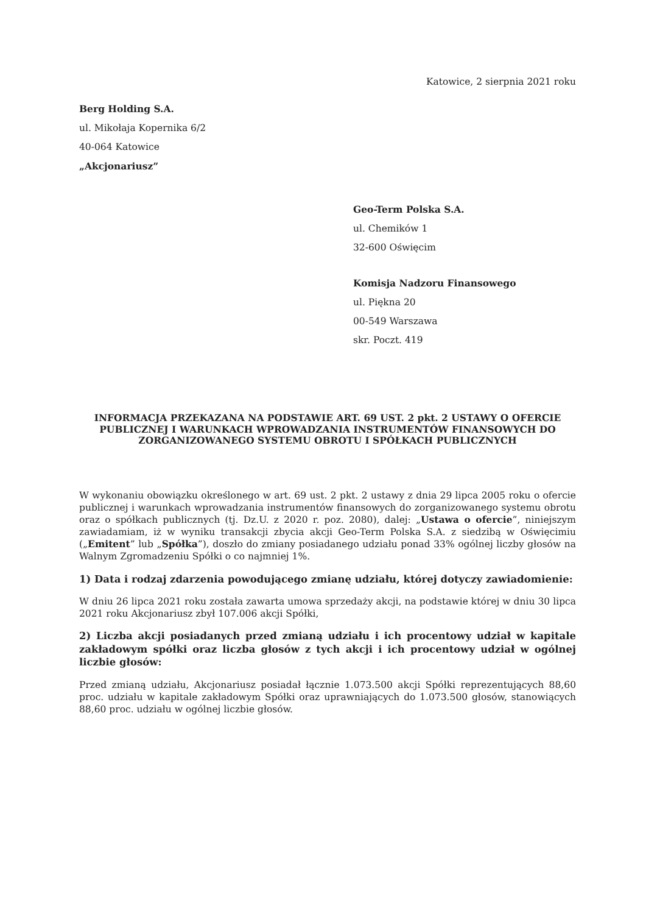Katowice, 2 sierpnia 2021 roku
Berg Holding S.A.
ul. Mikołaja Kopernika 6/2
40-064 Katowice
„Akcjonariusz”
Geo-Term Polska S.A.
ul. Chemików 1
32-600 Oświęcim
Komisja Nadzoru Finansowego
ul. Piękna 20
00-549 Warszawa
skr. Poczt. 419
INFORMACJA PRZEKAZANA NA PODSTAWIE ART. 69 UST. 2 pkt. 2 USTAWY O OFERCIE PUBLICZNEJ I WARUNKACH WPROWADZANIA INSTRUMENTÓW FINANSOWYCH DO ZORGANIZOWANEGO SYSTEMU OBROTU I SPÓŁKACH PUBLICZNYCH
W wykonaniu obowiązku określonego w art. 69 ust. 2 pkt. 2 ustawy z dnia 29 lipca 2005 roku o ofercie publicznej i warunkach wprowadzania instrumentów finansowych do zorganizowanego systemu obrotu oraz o spółkach publicznych (tj. Dz.U. z 2020 r. poz. 2080), dalej: „Ustawa o ofercie”, niniejszym zawiadamiam, iż w wyniku transakcji zbycia akcji Geo-Term Polska S.A. z siedzibą w Oświęcimiu („Emitent” lub „Spółka”), doszło do zmiany posiadanego udziału ponad 33% ogólnej liczby głosów na Walnym Zgromadzeniu Spółki o co najmniej 1%.
1) Data i rodzaj zdarzenia powodującego zmianę udziału, której dotyczy zawiadomienie:
W dniu 26 lipca 2021 roku została zawarta umowa sprzedaży akcji, na podstawie której w dniu 30 lipca 2021 roku Akcjonariusz zbył 107.006 akcji Spółki,
2) Liczba akcji posiadanych przed zmianą udziału i ich procentowy udział w kapitale zakładowym spółki oraz liczba głosów z tych akcji i ich procentowy udział w ogólnej liczbie głosów:
Przed zmianą udziału, Akcjonariusz posiadał łącznie 1.073.500 akcji Spółki reprezentujących 88,60 proc. udziału w kapitale zakładowym Spółki oraz uprawniających do 1.073.500 głosów, stanowiących 88,60 proc. udziału w ogólnej liczbie głosów.